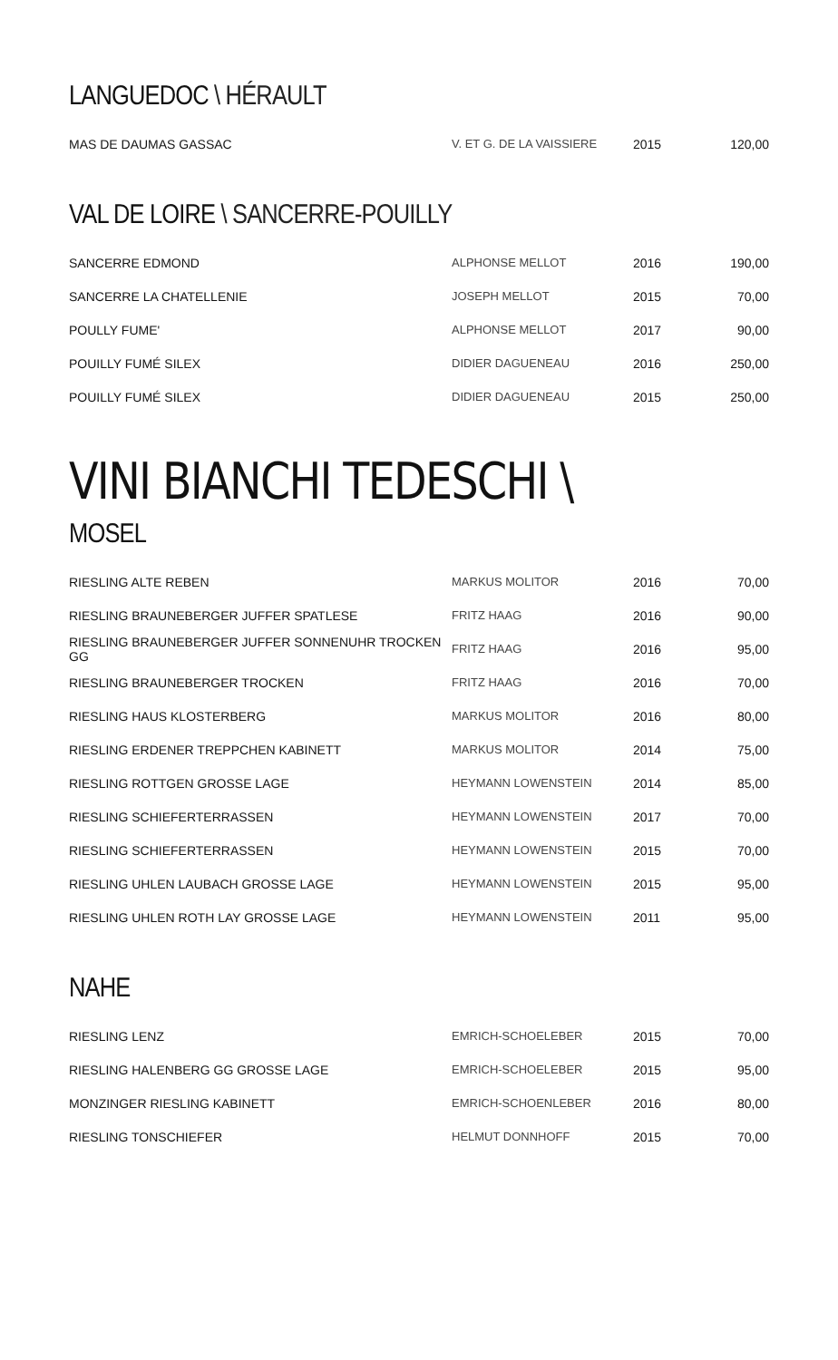LANGUEDOC \ HÉRAULT
| MAS DE DAUMAS GASSAC | V. ET G. DE LA VAISSIERE | 2015 | 120,00 |
VAL DE LOIRE \ SANCERRE-POUILLY
| SANCERRE EDMOND | ALPHONSE MELLOT | 2016 | 190,00 |
| SANCERRE LA CHATELLENIE | JOSEPH MELLOT | 2015 | 70,00 |
| POULLY FUME' | ALPHONSE MELLOT | 2017 | 90,00 |
| POUILLY FUMÉ SILEX | DIDIER DAGUENEAU | 2016 | 250,00 |
| POUILLY FUMÉ SILEX | DIDIER DAGUENEAU | 2015 | 250,00 |
VINI BIANCHI TEDESCHI \
MOSEL
| RIESLING ALTE REBEN | MARKUS MOLITOR | 2016 | 70,00 |
| RIESLING BRAUNEBERGER JUFFER SPATLESE | FRITZ HAAG | 2016 | 90,00 |
| RIESLING BRAUNEBERGER JUFFER SONNENUHR TROCKEN GG | FRITZ HAAG | 2016 | 95,00 |
| RIESLING BRAUNEBERGER TROCKEN | FRITZ HAAG | 2016 | 70,00 |
| RIESLING HAUS KLOSTERBERG | MARKUS MOLITOR | 2016 | 80,00 |
| RIESLING ERDENER TREPPCHEN KABINETT | MARKUS MOLITOR | 2014 | 75,00 |
| RIESLING ROTTGEN GROSSE LAGE | HEYMANN LOWENSTEIN | 2014 | 85,00 |
| RIESLING SCHIEFERTERRASSEN | HEYMANN LOWENSTEIN | 2017 | 70,00 |
| RIESLING SCHIEFERTERRASSEN | HEYMANN LOWENSTEIN | 2015 | 70,00 |
| RIESLING UHLEN LAUBACH GROSSE LAGE | HEYMANN LOWENSTEIN | 2015 | 95,00 |
| RIESLING UHLEN ROTH LAY GROSSE LAGE | HEYMANN LOWENSTEIN | 2011 | 95,00 |
NAHE
| RIESLING LENZ | EMRICH-SCHOELEBER | 2015 | 70,00 |
| RIESLING HALENBERG GG GROSSE LAGE | EMRICH-SCHOELEBER | 2015 | 95,00 |
| MONZINGER RIESLING KABINETT | EMRICH-SCHOENLEBER | 2016 | 80,00 |
| RIESLING TONSCHIEFER | HELMUT DONNHOFF | 2015 | 70,00 |